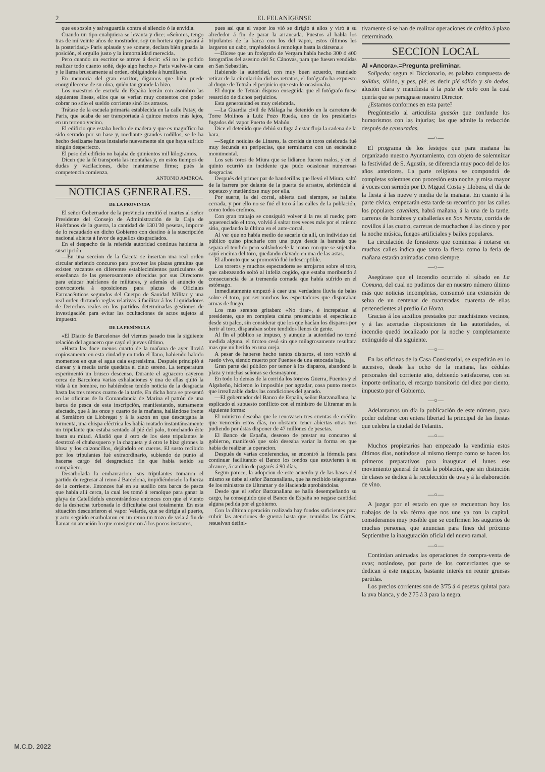2 EL FELANIGENSE
que es sostén y salvaguardia contra el silencio ó la envidia.
Cuando un tipo cualquiera se levanta y dice: «Señores, tengo tras de mí veinte años de mostrador, soy un hortera que pasará á la posteridad,» Paris aplaude y se somete, declara bién ganada la posición, el orgullo justo y la inmortalidad merecida.
Pero cuando un escritor se atreve á decir: «Si no he podido realizar todo cuanto soñé, dejo algo hecho,» Paris vuelve-la cara y le llama bruscamente al orden, obligándole á humillarse.
En memoria del gran escritor, digamos que bién puede enorgullecerse de su obra, quién tan grande la hizo.
Los maestros de escuela de España leerán con asombro las siguientes líneas, ellos que se verían muy contentos con poder cobrar no sólo el sueldo corriente sinó los atrasos.
Trátase de la escuela primaria establecida en la calle Patay, de Paris, que acaba de ser transportada á quince metros más lejos, en un terreno vecino.
El edificio que estaba hecho de madera y que es magnífico ha sido serrado por su base y, mediante grandes rodillos, se le ha hecho deslizarse hasta instalarle nuevamente sin que haya sufrido ningún desperfecto.
El peso del edificio no bajaba de quinientos mil kilogramos.
Dicen que la fé transporta las montañas y, en estos tiempos de dudas y vacilaciones, debe mantenerse firme; pués la competencia comienza.
ANTONIO AMBROA.
NOTICIAS GENERALES.
DE LA PROVINCIA
El señor Gobernador de la provincia remitió el martes al señor Presidente del Consejo de Administración de la Caja de Huérfanos de la guerra, la cantidad de 1301'30 pesetas, importe de lo recaudado en dicho Gobierno con destino á la suscripción nacional abierta á favor de aquellos desgraciados.
En el despacho de la referida autoridad continua habierta la suscripción.
—En una seccion de la Gaceta se insertan una real orden circular abriendo concurso para proveer las plazas gratuitas que existen vacantes en diferentes establecimientos particulares de enseñanza de las generosamente ofrecidas por sus Directores para educar huérfanos de militares, y además el anuncio de convocatoria á oposiciones para plazas de Oficiales Farmacéuticos segundos del Cuerpo de Sanidad Militar y una real orden dictando reglas relativas á facilitar á los Liquidadores de Derechos reales en los partidos determinadas gestiones de investigación para evitar las ocultaciones de actos sujetos al impuesto.
DE LA PENÍNSULA
«El Diario de Barcelona» del viernes pasado trae la siguiente relación del aguacero que cayó el jueves último.
«Hasta las doce menos cuarto de la mañana de ayer llovió copiosamente en esta ciudad y en todo el llano, habiendo habido momentos en que el agua caía espresísima. Después principió á clarear y á media tarde quedaba el cielo sereno. La temperatura esperimentó un brusco descenso. Durante el aguacero cayeron cerca de Barcelona varias exhalaciones y una de ellas quitó la vida á un hombre, no habiéndose tenido noticia de la desgracia hasta las tres menos cuarto de la tarde. En dicha hora se presentó en las oficinas de la Comandancia de Marina el patrón de una barca de pesca de esta inscripción, manifestando, sumamente afectado, que á las once y cuarto de la mañana, hallándose frente al Semáforo de Llobregat y á la sazon en que descargaba la tormenta, una chispa eléctrica les había matado instantáneamente un tripulante que estaba sentado al pié del palo, tronchando éste hasta su mitad. Añadió que á otro de los siete tripulantes le destrozó el chubasquero y la chaqueta y á otro le hizo girones la blusa y los calzoncillos, dejándolo en cueros. El susto recibido por los tripulantes fué extraordinario, subiendo de punto al hacerse cargo del desgraciado fin que habia tenido su compañero.
Desarbolada la embarcacion, sus tripulantes tomaron el partido de regresar al remo á Barcelona, impidiéndoselo la fuerza de la corriente. Entonces fué en su ausilio otra barca de pesca que había allí cerca, la cual les tomó á remolque para ganar la playa de Catelldefels encontrándose entonces con que el viento de la deshecha turbonada lo dificultaba casi totalmente. En esta situación descubrieron el vapor Velarde, que se dirigía al puerto, y acto seguido enarbolaron en un remo un trozo de vela á fin de llamar su atención lo que consiguieron á los pocos instantes,
pues así que el vapor los vió se dirigió á ellos y viró á su alrededor á fin de parar la arrancada. Puestos al habla los tripulantes de la barca con los del vapor, estos últimos les largaron un cabo, trayéndolos á remolque hasta la dársena.»
—Dícese que un fotógrafo de Vergara había hecho 300 ó 400 fotografías del asesino del Sr. Cánovas, para que fuesen vendidas en San Sebastián.
Habiendo la autoridad, con muy buen acuerdo, mandado retirar de la circulación dichos retratos, el fotógrafo ha expuesto al duque de Tetuán el perjuicio que esto le ocasionaba.
El duque de Tetuán dispuso enseguida que el fotógrafo fuese resarcido de dichos perjuicios.
Esta generosidad es muy celebrada.
—La Guardia civil de Málaga ha detenido en la carretera de Torre Molinos á Luiz Pozo Rueda, uno de los presidarios fugados del vapor Puerto de Mahón.
Dice el detenido que debió su fuga á estar floja la cadena de la bara.
—Según noticias de Linares, la corrida de toros celebrada fué muy fecunda en peripecias, que terminaron con un escándalo monumental.
Los seis toros de Miura que se lidiaron fueron malos, y en el quinto ocurrió un incidente que pudo ocasionar numerosas desgracias.
Después del primer par de banderillas que llevó el Miura, saltó de la barrera por delante de la puerta de arrastre, abriéndola al topetazo y metiéndose muy por ella.
Por suerte, la del corral, abierta casi siempre, se hallaba cerrada, y por ello no se fué el toro á las calles de la población, como todos creímos.
Con gran trabajo se consiguió volver á la res al ruedo; pero aquerenciado el toro, volvió á saltar tres veces más por el mismo sitio, quedando la última en el ante-corral.
Al ver que no había medio de sacarle de allí, un individuo del público quiso pincharle con una puya desde la baranda que separa el tendido pero soltándosele la mano con que se sujetaba, cayó encima del toro, quedando clavado en una de las astas.
El alboroto que se promovió fué indescriptible.
Los toreros y muchos espectadores se arrojaron sobre el toro, que cabezeando soltó al infeliz cogido, que estaba moribundo á consecuencia de la tremenda cornada que había sufrido en el estómago.
Inmediatamente empezó á caer una verdadera lluvia de balas sobre el toro, por ser muchos los espectadores que disparaban armas de fuego.
Los mas serenos gritaban: «No tirar», é increpaban al presidente, que en completa calma presenciaba el espectáculo desde su palco, sin considerar que los que hacían los disparos por herir al toro, disparaban sobre tendidos llenos de gente.
Al fin el público se impuso, y aunque la autoridad no tomó medida alguna, el tiroteo cesó sin que milagrosamente resultara mas que un herido en una oreja.
A pesar de haberse hecho tantos disparos, el toro volvió al ruedo vivo, siendo muerto por Fuentes de una estocada baja.
Gran parte del público por temor á los disparos, abandonó la plaza y muchas señoras se desmayaron.
En todo lo demas de la corrida los toreros Guerra, Fuentes y el Algabeño, hicieron lo imposible por agradar, cosa punto menos que irrealizable dadas las condiciones del ganado.
—El gobernador del Banco de España, señor Barzanallana, ha esplicado el supuesto conflicto con el ministro de Ultramar en la siguiente forma:
El ministro deseaba que le renovasen tres cuentas de crédito que vencerán estos días, no obstante tener abiertas otras tres pudiendo por éstas disponer de 47 millones de pesetas.
El Banco de España, deseoso de prestar su concurso al gobierno, manifestó que solo deseaba variar la forma en que había de realizar la operacion.
Después de varias conferencias, se encontró la fórmula para continuar facilitando el Banco los fondos que estuvieran á su alcance, á cambio de pagarés á 90 días.
Segun parece, la adopcion de este acuerdo y de las bases del mismo se debe al señor Barzanallana, que ha recibido telegramas de los ministros de Ultramar y de Hacienda aprobándolas.
Desde que el señor Barzanallana se halla desempeñando su cargo, ha conseguido que el Banco de España no negase cantidad alguna pedida por el gobierno.
Con la última operación realizada hay fondos suficientes para cubrir las atenciones de guerra hasta que, reunidas las Córtes, resuelvan defini-
tivamente si se han de realizar operaciones de crédito á plazo determinado.
SECCION LOCAL
Al «Ancora».=Pregunta preliminar.
Solipedo; segun el Diccionario, es palabra compuesta de solidus, sólido, y pes, pié; es decir pié sólido y sin dedos, alusión clara y manifiesta á la pata de palo con la cual quería que se persignase nuestro Director.
¿Estamos conformes en esta parte?
Pregúnteselo al articulista guasón que confunde los humorismos con las injurias; las que admite la redacción después de censuradas.
—○—
El programa de los festejos que para mañana ha organizado nuestro Ayuntamiento, con objeto de solemnizar la festividad de S. Agustín, se diferencia muy poco del de los años anteriores. La parte religiosa se compondrá de completas solemnes con procesión esta noche, y misa mayor á voces con sermón por D. Miguel Costa y Llobera, el día de la fiesta á las nueve y media de la mañana. En cuanto á la parte cívica, empezarán esta tarde su recorrido por las calles los populares cavallets, habrá mañana, á la una de la tarde, carreras de hombres y caballerías en Son Nevata, corrida de novillos á las cuatro, carreras de muchachos á las cinco y por la noche música, fuegos artificiales y bailes populares.
La circulación de forasteros que comienza á notarse en muchas calles indica que tanto la fiesta como la feria de mañana estarán animadas como siempre.
—○—
Asegúrase que el incendio ocurrido el sábado en La Comuna, del cual no pudimos dar en nuestro número último más que noticias incompletas, consumió una extensión de selva de un centenar de cuarteradas, cuarenta de ellas pertenecientes al predio La Horta.
Gracias á los auxilios prestados por muchísimos vecinos, y á las acertadas disposiciones de las autoridades, el incendio quedó localizado por la noche y completamente extinguido al día siguiente.
—○—
En las oficinas de la Casa Consistorial, se expedirán en lo sucesivo, desde las ocho de la mañana, las cédulas personales del corriente año, debiendo satisfacerse, con su importe ordinario, el recargo transitorio del diez por ciento, impuesto por el Gobierno.
—○—
Adelantamos un día la publicación de este número, para poder celebrar con entera libertad la principal de las fiestas que celebra la ciudad de Felanitx.
—○—
Muchos propietarios han empezado la vendimia estos últimos días, notándose al mismo tiempo como se hacen los primeros preparativos para inaugurar el lunes ese movimiento general de toda la población, que sin distinción de clases se dedica á la recolección de uva y á la elaboración de vino.
—○—
A juzgar por el estado en que se encuentran hoy los trabajos de la vía férrea que nos une ya con la capital, consideramos muy posible que se confirmen los augurios de muchas personas, que anuncian para fines del próximo Septiembre la inauguración oficial del nuevo ramal.
—○—
Continúan animadas las operaciones de compra-venta de uvas; notándose, por parte de los comerciantes que se dedican á este negocio, bastante interés en reunir gruesas partidas.
Los precios corrientes son de 3'75 á 4 pesetas quintal para la uva blanca, y de 2'75 á 3 para la negra.
M.C.D. 2022